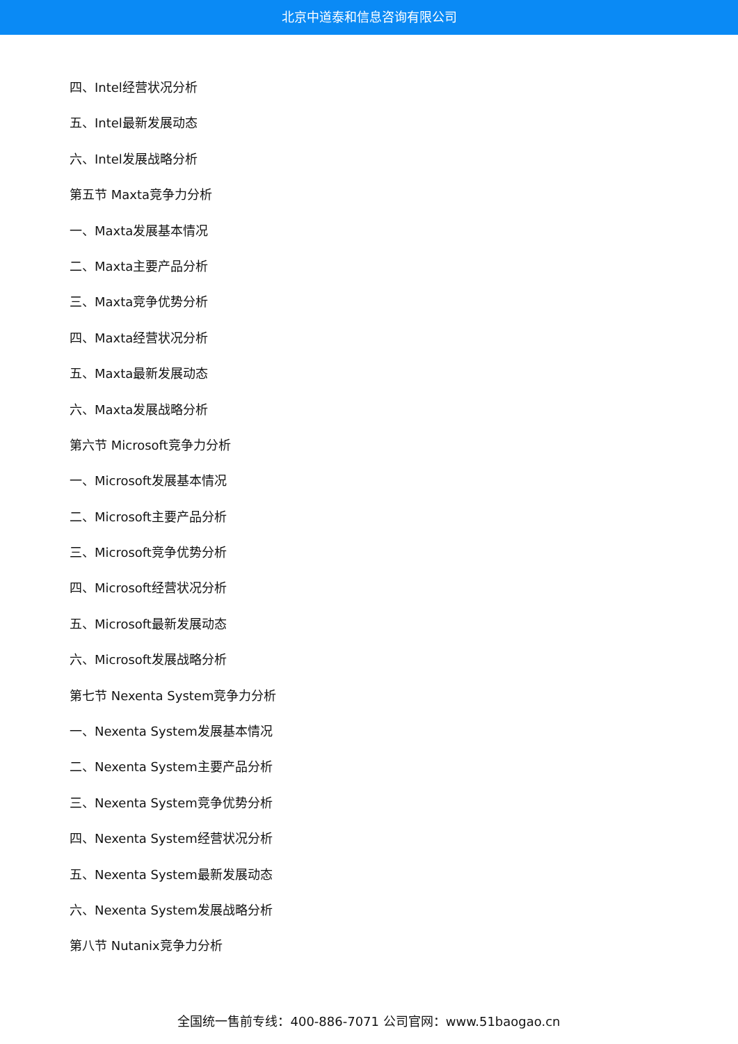北京中道泰和信息咨询有限公司
四、Intel经营状况分析
五、Intel最新发展动态
六、Intel发展战略分析
第五节 Maxta竞争力分析
一、Maxta发展基本情况
二、Maxta主要产品分析
三、Maxta竞争优势分析
四、Maxta经营状况分析
五、Maxta最新发展动态
六、Maxta发展战略分析
第六节 Microsoft竞争力分析
一、Microsoft发展基本情况
二、Microsoft主要产品分析
三、Microsoft竞争优势分析
四、Microsoft经营状况分析
五、Microsoft最新发展动态
六、Microsoft发展战略分析
第七节 Nexenta System竞争力分析
一、Nexenta System发展基本情况
二、Nexenta System主要产品分析
三、Nexenta System竞争优势分析
四、Nexenta System经营状况分析
五、Nexenta System最新发展动态
六、Nexenta System发展战略分析
第八节 Nutanix竞争力分析
全国统一售前专线：400-886-7071 公司官网：www.51baogao.cn